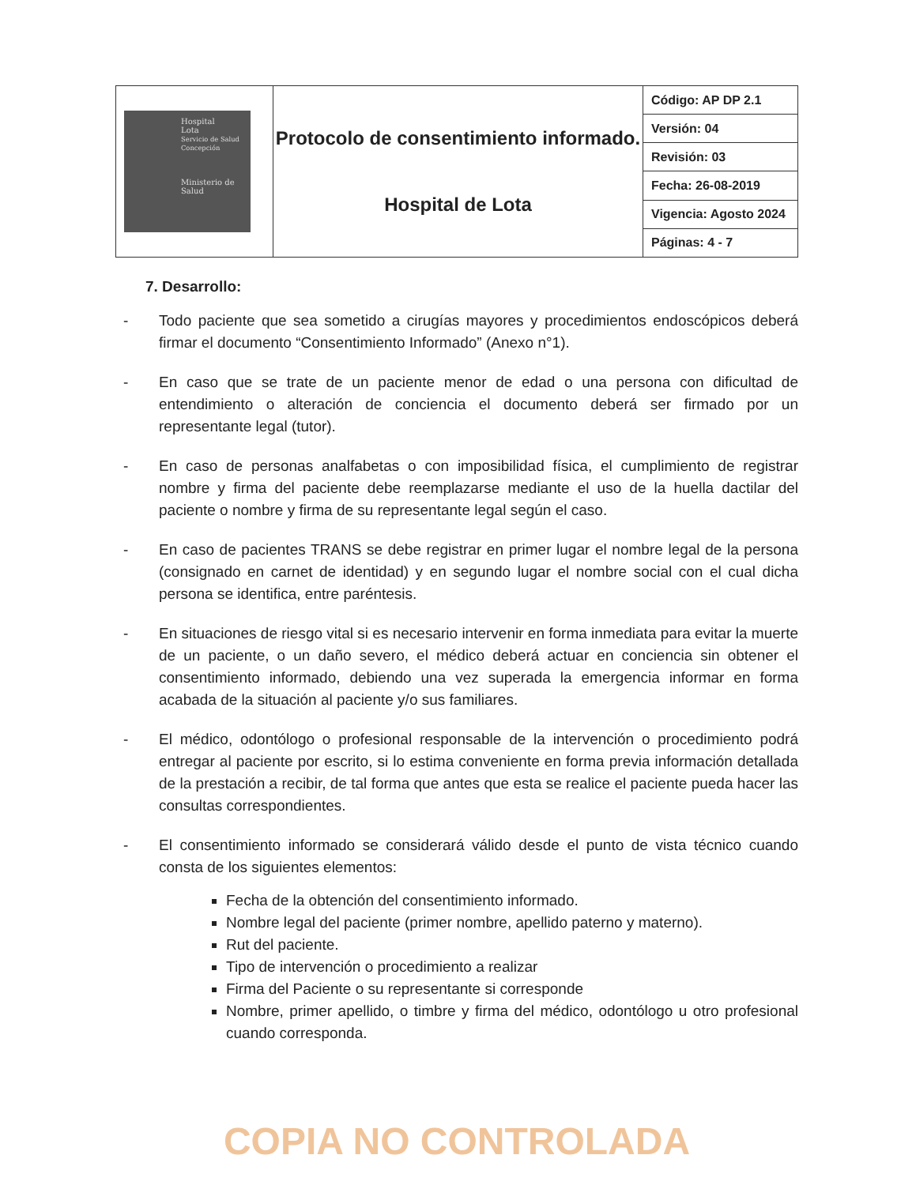| Hospital Lota Servicio de Salud Concepción Ministerio de Salud | Protocolo de consentimiento informado. Hospital de Lota | Código: AP DP 2.1 |
| | | Versión: 04 |
| | | Revisión: 03 |
| | | Fecha: 26-08-2019 |
| | | Vigencia: Agosto 2024 |
| | | Páginas: 4 - 7 |
7. Desarrollo:
- Todo paciente que sea sometido a cirugías mayores y procedimientos endoscópicos deberá firmar el documento “Consentimiento Informado” (Anexo n°1).
- En caso que se trate de un paciente menor de edad o una persona con dificultad de entendimiento o alteración de conciencia el documento deberá ser firmado por un representante legal (tutor).
- En caso de personas analfabetas o con imposibilidad física, el cumplimiento de registrar nombre y firma del paciente debe reemplazarse mediante el uso de la huella dactilar del paciente o nombre y firma de su representante legal según el caso.
- En caso de pacientes TRANS se debe registrar en primer lugar el nombre legal de la persona (consignado en carnet de identidad) y en segundo lugar el nombre social con el cual dicha persona se identifica, entre paréntesis.
- En situaciones de riesgo vital si es necesario intervenir en forma inmediata para evitar la muerte de un paciente, o un daño severo, el médico deberá actuar en conciencia sin obtener el consentimiento informado, debiendo una vez superada la emergencia informar en forma acabada de la situación al paciente y/o sus familiares.
- El médico, odontólogo o profesional responsable de la intervención o procedimiento podrá entregar al paciente por escrito, si lo estima conveniente en forma previa información detallada de la prestación a recibir, de tal forma que antes que esta se realice el paciente pueda hacer las consultas correspondientes.
- El consentimiento informado se considerará válido desde el punto de vista técnico cuando consta de los siguientes elementos:
Fecha de la obtención del consentimiento informado.
Nombre legal del paciente (primer nombre, apellido paterno y materno).
Rut del paciente.
Tipo de intervención o procedimiento a realizar
Firma del Paciente o su representante si corresponde
Nombre, primer apellido, o timbre y firma del médico, odontólogo u otro profesional cuando corresponda.
COPIA NO CONTROLADA